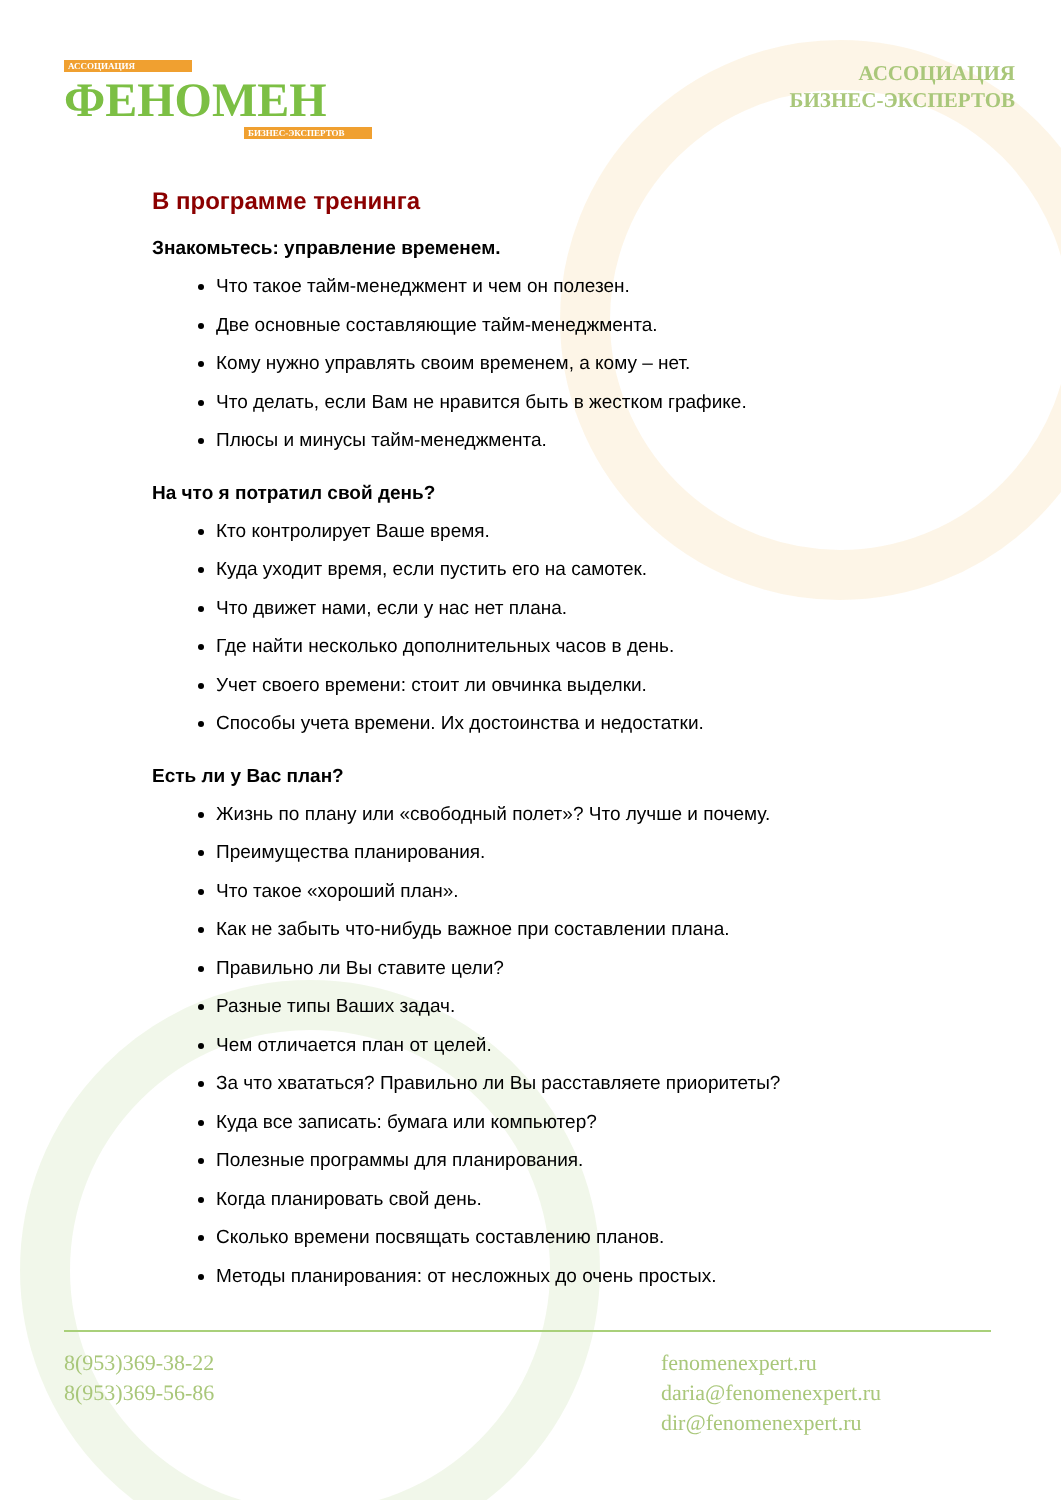АССОЦИАЦИЯ
ФЕНОМЕН
БИЗНЕС-ЭКСПЕРТОВ
АССОЦИАЦИЯ
БИЗНЕС-ЭКСПЕРТОВ
В программе тренинга
Знакомьтесь: управление временем.
Что такое тайм-менеджмент и чем он полезен.
Две основные составляющие тайм-менеджмента.
Кому нужно управлять своим временем, а кому – нет.
Что делать, если Вам не нравится быть в жестком графике.
Плюсы и минусы тайм-менеджмента.
На что я потратил свой день?
Кто контролирует Ваше время.
Куда уходит время, если пустить его на самотек.
Что движет нами, если у нас нет плана.
Где найти несколько дополнительных часов в день.
Учет своего времени: стоит ли овчинка выделки.
Способы учета времени. Их достоинства и недостатки.
Есть ли у Вас план?
Жизнь по плану или «свободный полет»? Что лучше и почему.
Преимущества планирования.
Что такое «хороший план».
Как не забыть что-нибудь важное при составлении плана.
Правильно ли Вы ставите цели?
Разные типы Ваших задач.
Чем отличается план от целей.
За что хвататься? Правильно ли Вы расставляете приоритеты?
Куда все записать: бумага или компьютер?
Полезные программы для планирования.
Когда планировать свой день.
Сколько времени посвящать составлению планов.
Методы планирования: от несложных до очень простых.
8(953)369-38-22
8(953)369-56-86
fenomenexpert.ru
daria@fenomenexpert.ru
dir@fenomenexpert.ru